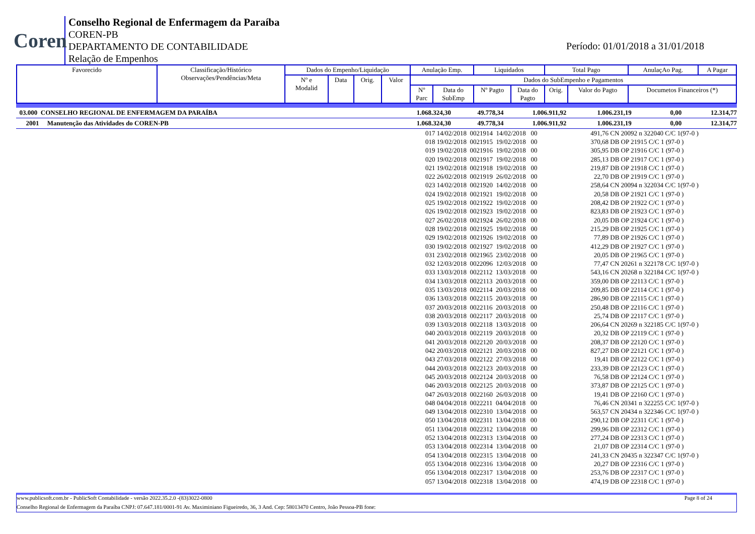Coren
Conselho Regional de Enfermagem da Paraíba
COREN-PB
DEPARTAMENTO DE CONTABILIDADE
Relação de Empenhos
Período: 01/01/2018 a 31/01/2018
| Favorecido | Classificação/Histórico Observações/Pendências/Meta | Dados do Empenho/Liquidação | | | | Anulação Emp. | | Liquidados | | Total Pago | | AnulaçAo Pag. | A Pagar |
| | | Nº e Modalid | Data | Orig. | Valor | Dados do SubEmpenho e Pagamentos | | | | | | | |
| | | | | | | Nº Parc | Data do SubEmp | Nº Pagto | Data do Pagto | Orig. | Valor do Pagto | Documetos Financeiros (*) | |
| 03.000 CONSELHO REGIONAL DE ENFERMAGEM DA PARAÍBA | 1.068.324,30 | 49.778,34 | 1.006.911,92 | 1.006.231,19 | 0,00 | 12.314,77 |
| 2001 Manutenção das Atividades do COREN-PB | 1.068.324,30 | 49.778,34 | 1.006.911,92 | 1.006.231,19 | 0,00 | 12.314,77 |
| | 017 14/02/2018 0021914 14/02/2018 00 | 491,76 | CN 20092 n 322040 C/C 1(97-0 ) |
| | 018 19/02/2018 0021915 19/02/2018 00 | 370,68 | DB OP 21915 C/C 1 (97-0 ) |
| | 019 19/02/2018 0021916 19/02/2018 00 | 305,95 | DB OP 21916 C/C 1 (97-0 ) |
| | 020 19/02/2018 0021917 19/02/2018 00 | 285,13 | DB OP 21917 C/C 1 (97-0 ) |
| | 021 19/02/2018 0021918 19/02/2018 00 | 219,87 | DB OP 21918 C/C 1 (97-0 ) |
| | 022 26/02/2018 0021919 26/02/2018 00 | 22,70 | DB OP 21919 C/C 1 (97-0 ) |
| | 023 14/02/2018 0021920 14/02/2018 00 | 258,64 | CN 20094 n 322034 C/C 1(97-0 ) |
| | 024 19/02/2018 0021921 19/02/2018 00 | 20,58 | DB OP 21921 C/C 1 (97-0 ) |
| | 025 19/02/2018 0021922 19/02/2018 00 | 208,42 | DB OP 21922 C/C 1 (97-0 ) |
| | 026 19/02/2018 0021923 19/02/2018 00 | 823,83 | DB OP 21923 C/C 1 (97-0 ) |
| | 027 26/02/2018 0021924 26/02/2018 00 | 20,05 | DB OP 21924 C/C 1 (97-0 ) |
| | 028 19/02/2018 0021925 19/02/2018 00 | 215,29 | DB OP 21925 C/C 1 (97-0 ) |
| | 029 19/02/2018 0021926 19/02/2018 00 | 77,89 | DB OP 21926 C/C 1 (97-0 ) |
| | 030 19/02/2018 0021927 19/02/2018 00 | 412,29 | DB OP 21927 C/C 1 (97-0 ) |
| | 031 23/02/2018 0021965 23/02/2018 00 | 20,05 | DB OP 21965 C/C 1 (97-0 ) |
| | 032 12/03/2018 0022096 12/03/2018 00 | 77,47 | CN 20261 n 322178 C/C 1(97-0 ) |
| | 033 13/03/2018 0022112 13/03/2018 00 | 543,16 | CN 20268 n 322184 C/C 1(97-0 ) |
| | 034 13/03/2018 0022113 20/03/2018 00 | 359,00 | DB OP 22113 C/C 1 (97-0 ) |
| | 035 13/03/2018 0022114 20/03/2018 00 | 209,85 | DB OP 22114 C/C 1 (97-0 ) |
| | 036 13/03/2018 0022115 20/03/2018 00 | 286,90 | DB OP 22115 C/C 1 (97-0 ) |
| | 037 20/03/2018 0022116 20/03/2018 00 | 250,48 | DB OP 22116 C/C 1 (97-0 ) |
| | 038 20/03/2018 0022117 20/03/2018 00 | 25,74 | DB OP 22117 C/C 1 (97-0 ) |
| | 039 13/03/2018 0022118 13/03/2018 00 | 206,64 | CN 20269 n 322185 C/C 1(97-0 ) |
| | 040 20/03/2018 0022119 20/03/2018 00 | 20,32 | DB OP 22119 C/C 1 (97-0 ) |
| | 041 20/03/2018 0022120 20/03/2018 00 | 208,37 | DB OP 22120 C/C 1 (97-0 ) |
| | 042 20/03/2018 0022121 20/03/2018 00 | 827,27 | DB OP 22121 C/C 1 (97-0 ) |
| | 043 27/03/2018 0022122 27/03/2018 00 | 19,41 | DB OP 22122 C/C 1 (97-0 ) |
| | 044 20/03/2018 0022123 20/03/2018 00 | 233,39 | DB OP 22123 C/C 1 (97-0 ) |
| | 045 20/03/2018 0022124 20/03/2018 00 | 76,58 | DB OP 22124 C/C 1 (97-0 ) |
| | 046 20/03/2018 0022125 20/03/2018 00 | 373,87 | DB OP 22125 C/C 1 (97-0 ) |
| | 047 26/03/2018 0022160 26/03/2018 00 | 19,41 | DB OP 22160 C/C 1 (97-0 ) |
| | 048 04/04/2018 0022211 04/04/2018 00 | 76,46 | CN 20341 n 322255 C/C 1(97-0 ) |
| | 049 13/04/2018 0022310 13/04/2018 00 | 563,57 | CN 20434 n 322346 C/C 1(97-0 ) |
| | 050 13/04/2018 0022311 13/04/2018 00 | 290,12 | DB OP 22311 C/C 1 (97-0 ) |
| | 051 13/04/2018 0022312 13/04/2018 00 | 299,96 | DB OP 22312 C/C 1 (97-0 ) |
| | 052 13/04/2018 0022313 13/04/2018 00 | 277,24 | DB OP 22313 C/C 1 (97-0 ) |
| | 053 13/04/2018 0022314 13/04/2018 00 | 21,07 | DB OP 22314 C/C 1 (97-0 ) |
| | 054 13/04/2018 0022315 13/04/2018 00 | 241,33 | CN 20435 n 322347 C/C 1(97-0 ) |
| | 055 13/04/2018 0022316 13/04/2018 00 | 20,27 | DB OP 22316 C/C 1 (97-0 ) |
| | 056 13/04/2018 0022317 13/04/2018 00 | 253,76 | DB OP 22317 C/C 1 (97-0 ) |
| | 057 13/04/2018 0022318 13/04/2018 00 | 474,19 | DB OP 22318 C/C 1 (97-0 ) |
www.publicsoft.com.br - PublicSoft Contabilidade - versão 2022.35.2.0 -(83)3022-0800 Page 8 of 24
Conselho Regional de Enfermagem da Paraíba CNPJ: 07.647.181/0001-91 Av. Maximiniano Figueiredo, 36, 3 And. Cep: 58013470 Centro, João Pessoa-PB fone: